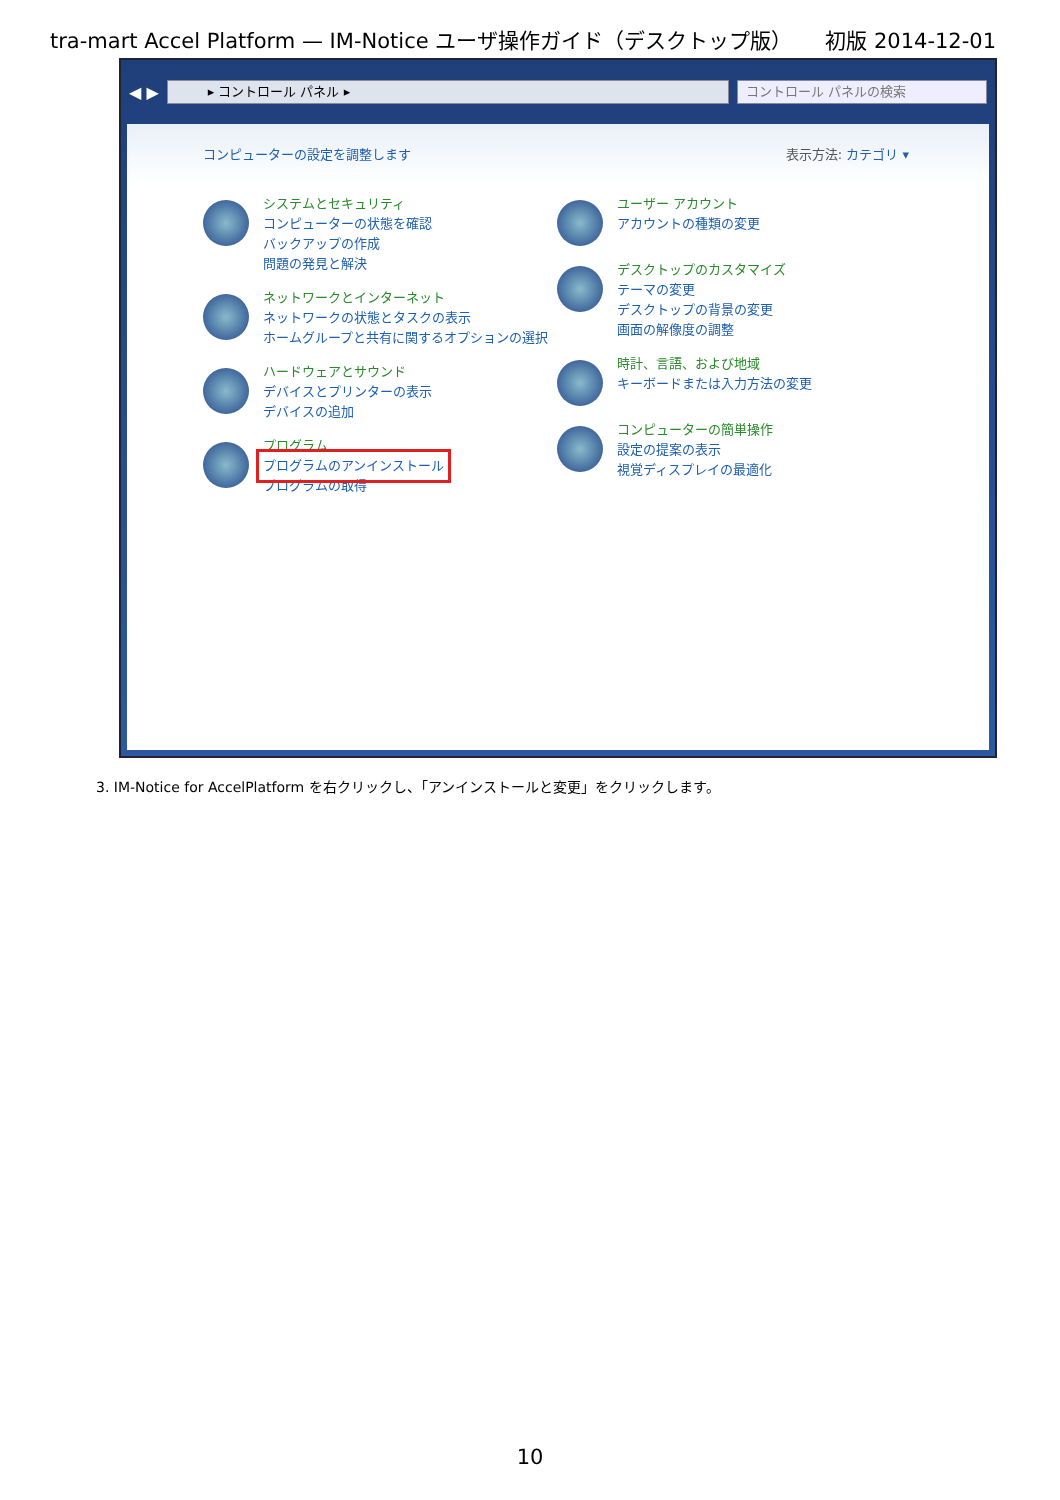tra-mart Accel Platform — IM-Notice ユーザ操作ガイド（デスクトップ版） 初版 2014-12-01
◀ ▶
▸ コントロール パネル ▸ コントロール パネルの検索
コンピューターの設定を調整します 表示方法: カテゴリ ▾
システムとセキュリティ
コンピューターの状態を確認
バックアップの作成
問題の発見と解決
ネットワークとインターネット
ネットワークの状態とタスクの表示
ホームグループと共有に関するオプションの選択
ハードウェアとサウンド
デバイスとプリンターの表示
デバイスの追加
プログラム
プログラムのアンインストール
プログラムの取得
ユーザー アカウント
アカウントの種類の変更
デスクトップのカスタマイズ
テーマの変更
デスクトップの背景の変更
画面の解像度の調整
時計、言語、および地域
キーボードまたは入力方法の変更
コンピューターの簡単操作
設定の提案の表示
視覚ディスプレイの最適化
3. IM-Notice for AccelPlatform を右クリックし、「アンインストールと変更」をクリックします。
10